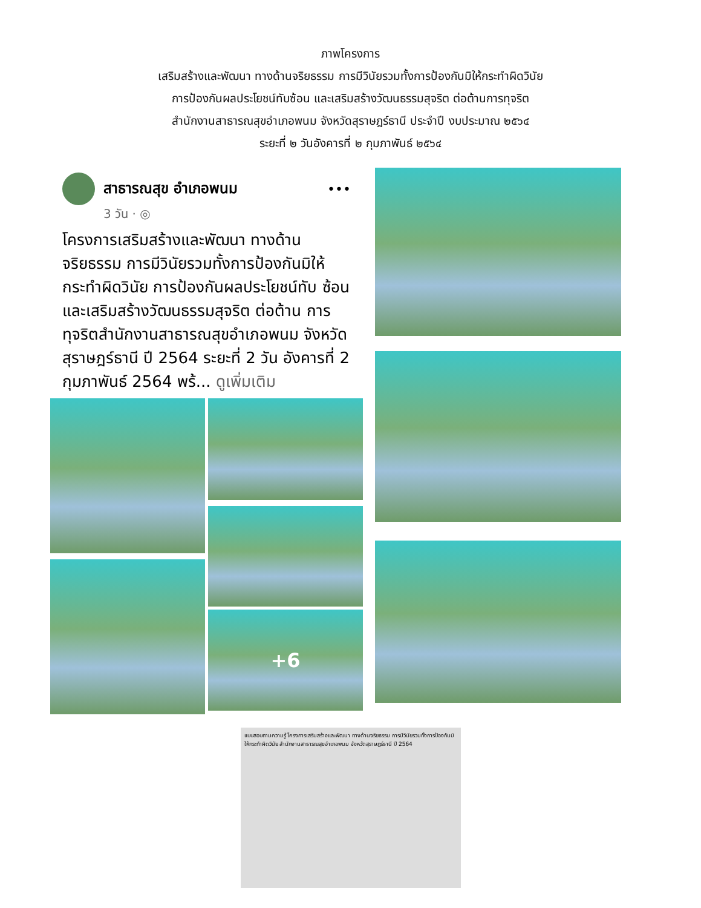ภาพโครงการ
เสริมสร้างและพัฒนา ทางด้านจริยธรรม การมีวินัยรวมทั้งการป้องกันมิให้กระทำผิดวินัย
การป้องกันผลประโยชน์ทับซ้อน และเสริมสร้างวัฒนธรรมสุจริต ต่อต้านการทุจริต
สำนักงานสาธารณสุขอำเภอพนม จังหวัดสุราษฎร์ธานี ประจำปี งบประมาณ ๒๕๖๔
ระยะที่ ๒ วันอังคารที่ ๒ กุมภาพันธ์ ๒๕๖๔
สาธารณสุข อำเภอพนม •••
3 วัน · ◎
โครงการเสริมสร้างและพัฒนา ทางด้าน จริยธรรม การมีวินัยรวมทั้งการป้องกันมิให้ กระทำผิดวินัย การป้องกันผลประโยชน์ทับ ซ้อน และเสริมสร้างวัฒนธรรมสุจริต ต่อต้าน การทุจริตสำนักงานสาธารณสุขอำเภอพนม จังหวัดสุราษฎร์ธานี ปี 2564 ระยะที่ 2 วัน อังคารที่ 2 กุมภาพันธ์ 2564 พร้... ดูเพิ่มเติม
+6
แบบสอบถามความรู้ โครงการเสริมสร้างและพัฒนา ทางด้านจริยธรรม การมีวินัยรวมทั้งการป้องกันมิให้กระทำผิดวินัย สำนักงานสาธารณสุขอำเภอพนม จังหวัดสุราษฎร์ธานี ปี 2564